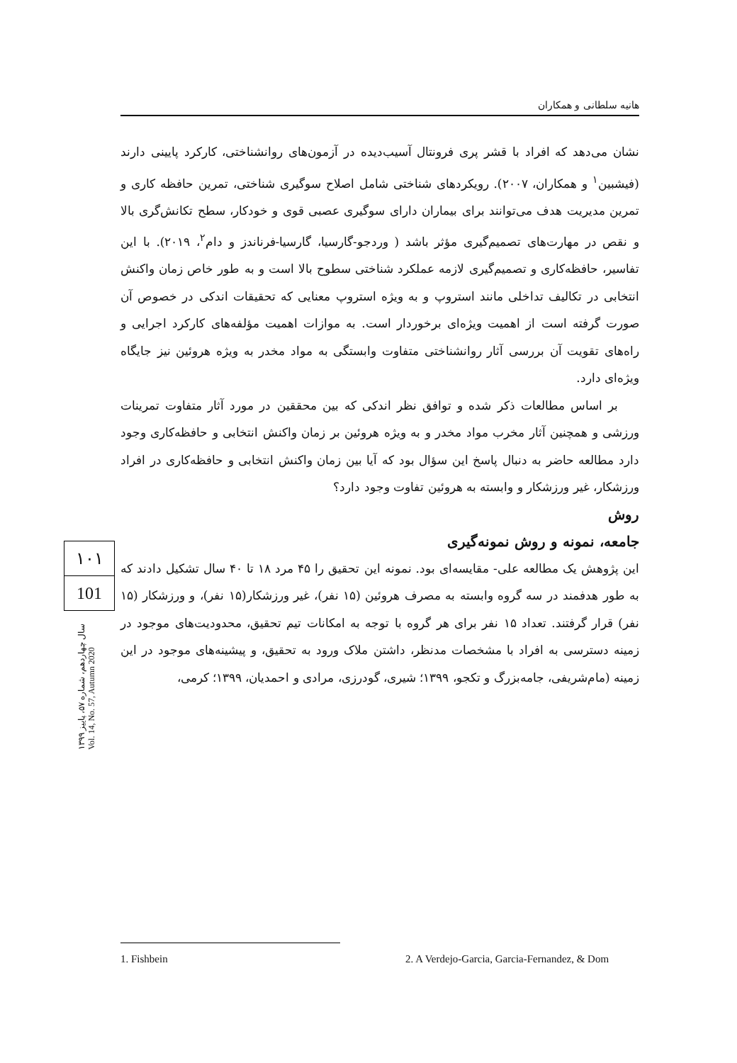هانیه سلطانی و همکاران
نشان می‌دهد که افراد با قشر پری فرونتال آسیب‌دیده در آزمون‌های روانشناختی، کارکرد پایینی دارند (فیشبین<sup>۱</sup> و همکاران، ۲۰۰۷). رویکردهای شناختی شامل اصلاح سوگیری شناختی، تمرین حافظه کاری و تمرین مدیریت هدف می‌توانند برای بیماران دارای سوگیری عصبی قوی و خودکار، سطح تکانش‌گری بالا و نقص در مهارت‌های تصمیم‌گیری مؤثر باشد ( وردجو-گارسیا، گارسیا-فرناندز و دام<sup>۲</sup>، ۲۰۱۹). با این تفاسیر، حافظه‌کاری و تصمیم‌گیری لازمه عملکرد شناختی سطوح بالا است و به طور خاص زمان واکنش انتخابی در تکالیف تداخلی مانند استروپ و به ویژه استروپ معنایی که تحقیقات اندکی در خصوص آن صورت گرفته است از اهمیت ویژه‌ای برخوردار است. به موازات اهمیت مؤلفه‌های کارکرد اجرایی و راه‌های تقویت آن بررسی آثار روانشناختی متفاوت وابستگی به مواد مخدر به ویژه هروئین نیز جایگاه ویژه‌ای دارد.
بر اساس مطالعات ذکر شده و توافق نظر اندکی که بین محققین در مورد آثار متفاوت تمرینات ورزشی و همچنین آثار مخرب مواد مخدر و به ویژه هروئین بر زمان واکنش انتخابی و حافظه‌کاری وجود دارد مطالعه حاضر به دنبال پاسخ این سؤال بود که آیا بین زمان واکنش انتخابی و حافظه‌کاری در افراد ورزشکار، غیر ورزشکار و وابسته به هروئین تفاوت وجود دارد؟
روش
جامعه، نمونه و روش نمونه‌گیری
این پژوهش یک مطالعه علی- مقایسه‌ای بود. نمونه این تحقیق را ۴۵ مرد ۱۸ تا ۴۰ سال تشکیل دادند که به طور هدفمند در سه گروه وابسته به مصرف هروئین (۱۵ نفر)، غیر ورزشکار(۱۵ نفر)، و ورزشکار (۱۵ نفر) قرار گرفتند. تعداد ۱۵ نفر برای هر گروه با توجه به امکانات تیم تحقیق، محدودیت‌های موجود در زمینه دسترسی به افراد با مشخصات مدنظر، داشتن ملاک ورود به تحقیق، و پیشینه‌های موجود در این زمینه (مام‌شریفی، جامه‌بزرگ و تکجو، ۱۳۹۹؛ شیری، گودرزی، مرادی و احمدیان، ۱۳۹۹؛ کرمی،
۱۰۱
101
سال چهاردهم، شماره ۵۷، پاییز ۱۳۹۹
Vol. 14, No. 57, Autumn 2020
1. Fishbein 2. A Verdejo-Garcia, Garcia-Fernandez, & Dom